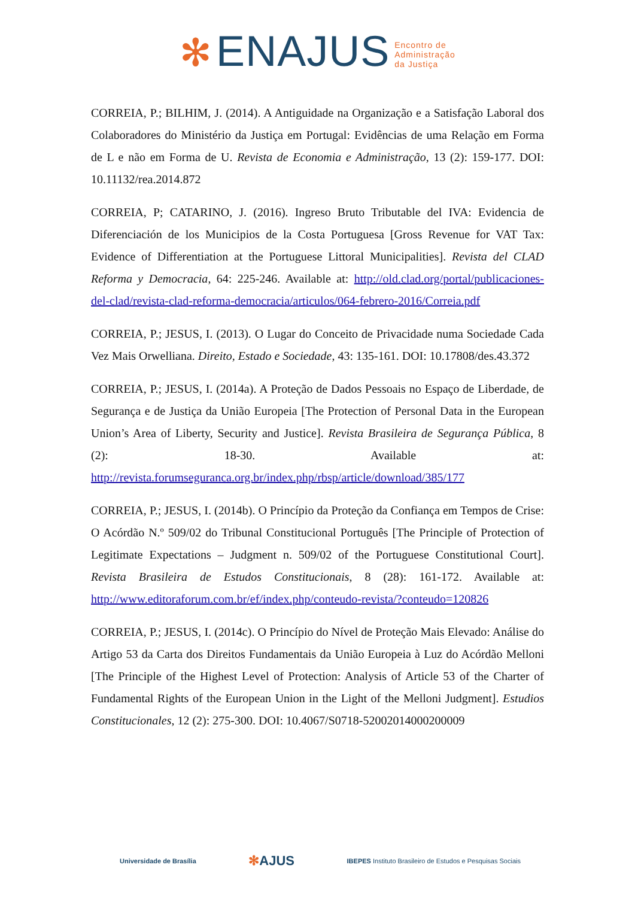✻ ENAJUS Encontro de
Administração
da Justiça
CORREIA, P.; BILHIM, J. (2014). A Antiguidade na Organização e a Satisfação Laboral dos Colaboradores do Ministério da Justiça em Portugal: Evidências de uma Relação em Forma de L e não em Forma de U. Revista de Economia e Administração, 13 (2): 159-177. DOI: 10.11132/rea.2014.872
CORREIA, P; CATARINO, J. (2016). Ingreso Bruto Tributable del IVA: Evidencia de Diferenciación de los Municipios de la Costa Portuguesa [Gross Revenue for VAT Tax: Evidence of Differentiation at the Portuguese Littoral Municipalities]. Revista del CLAD Reforma y Democracia, 64: 225-246. Available at: http://old.clad.org/portal/publicaciones-del-clad/revista-clad-reforma-democracia/articulos/064-febrero-2016/Correia.pdf
CORREIA, P.; JESUS, I. (2013). O Lugar do Conceito de Privacidade numa Sociedade Cada Vez Mais Orwelliana. Direito, Estado e Sociedade, 43: 135-161. DOI: 10.17808/des.43.372
CORREIA, P.; JESUS, I. (2014a). A Proteção de Dados Pessoais no Espaço de Liberdade, de Segurança e de Justiça da União Europeia [The Protection of Personal Data in the European Union’s Area of Liberty, Security and Justice]. Revista Brasileira de Segurança Pública, 8 (2): 18-30. Available at: http://revista.forumseguranca.org.br/index.php/rbsp/article/download/385/177
CORREIA, P.; JESUS, I. (2014b). O Princípio da Proteção da Confiança em Tempos de Crise: O Acórdão N.º 509/02 do Tribunal Constitucional Português [The Principle of Protection of Legitimate Expectations – Judgment n. 509/02 of the Portuguese Constitutional Court]. Revista Brasileira de Estudos Constitucionais, 8 (28): 161-172. Available at: http://www.editoraforum.com.br/ef/index.php/conteudo-revista/?conteudo=120826
CORREIA, P.; JESUS, I. (2014c). O Princípio do Nível de Proteção Mais Elevado: Análise do Artigo 53 da Carta dos Direitos Fundamentais da União Europeia à Luz do Acórdão Melloni [The Principle of the Highest Level of Protection: Analysis of Article 53 of the Charter of Fundamental Rights of the European Union in the Light of the Melloni Judgment]. Estudios Constitucionales, 12 (2): 275-300. DOI: 10.4067/S0718-52002014000200009
Universidade de Brasília ✻AJUS IBEPES Instituto Brasileiro de Estudos e Pesquisas Sociais